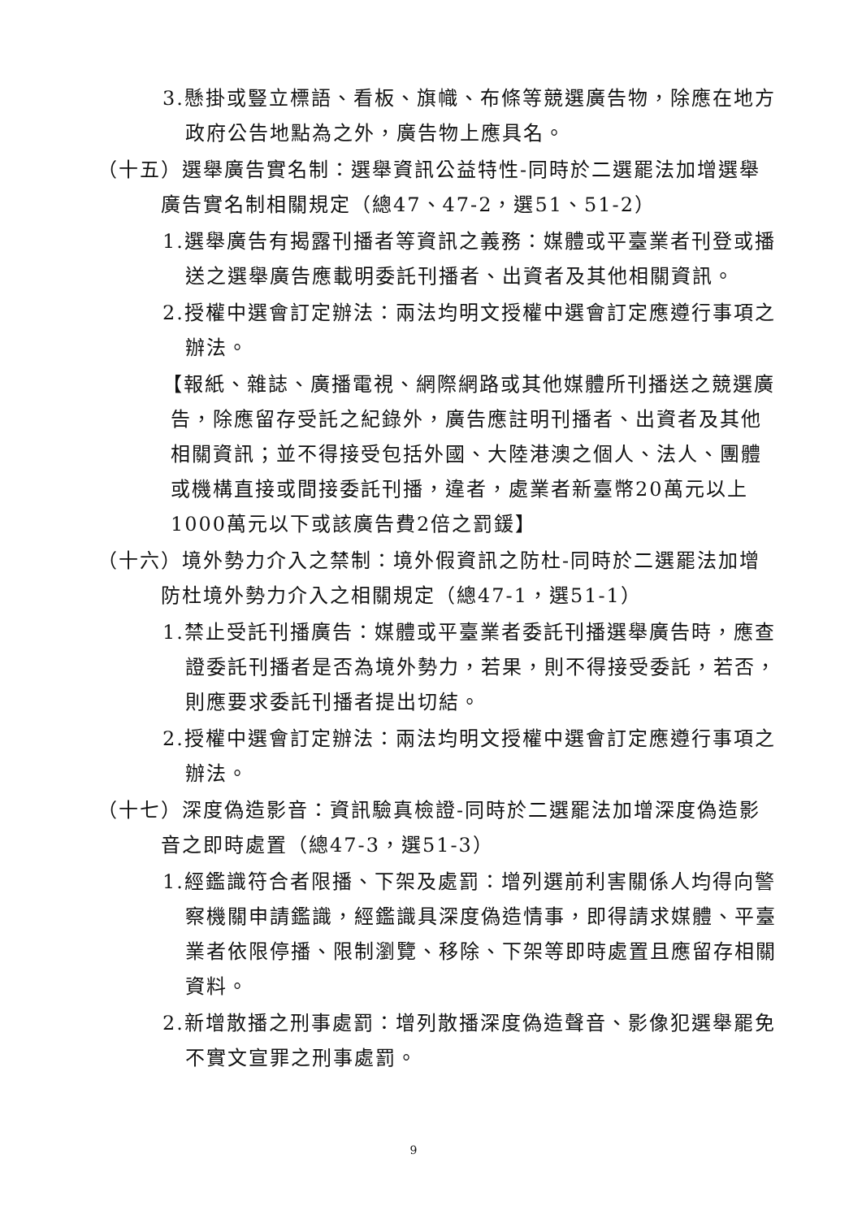3.懸掛或豎立標語、看板、旗幟、布條等競選廣告物，除應在地方政府公告地點為之外，廣告物上應具名。
（十五）選舉廣告實名制：選舉資訊公益特性-同時於二選罷法加增選舉廣告實名制相關規定（總47、47-2，選51、51-2）
1.選舉廣告有揭露刊播者等資訊之義務：媒體或平臺業者刊登或播送之選舉廣告應載明委託刊播者、出資者及其他相關資訊。
2.授權中選會訂定辦法：兩法均明文授權中選會訂定應遵行事項之辦法。
【報紙、雜誌、廣播電視、網際網路或其他媒體所刊播送之競選廣告，除應留存受託之紀錄外，廣告應註明刊播者、出資者及其他相關資訊；並不得接受包括外國、大陸港澳之個人、法人、團體或機構直接或間接委託刊播，違者，處業者新臺幣20萬元以上1000萬元以下或該廣告費2倍之罰鍰】
（十六）境外勢力介入之禁制：境外假資訊之防杜-同時於二選罷法加增防杜境外勢力介入之相關規定（總47-1，選51-1）
1.禁止受託刊播廣告：媒體或平臺業者委託刊播選舉廣告時，應查證委託刊播者是否為境外勢力，若果，則不得接受委託，若否，則應要求委託刊播者提出切結。
2.授權中選會訂定辦法：兩法均明文授權中選會訂定應遵行事項之辦法。
（十七）深度偽造影音：資訊驗真檢證-同時於二選罷法加增深度偽造影音之即時處置（總47-3，選51-3）
1.經鑑識符合者限播、下架及處罰：增列選前利害關係人均得向警察機關申請鑑識，經鑑識具深度偽造情事，即得請求媒體、平臺業者依限停播、限制瀏覽、移除、下架等即時處置且應留存相關資料。
2.新增散播之刑事處罰：增列散播深度偽造聲音、影像犯選舉罷免不實文宣罪之刑事處罰。
9